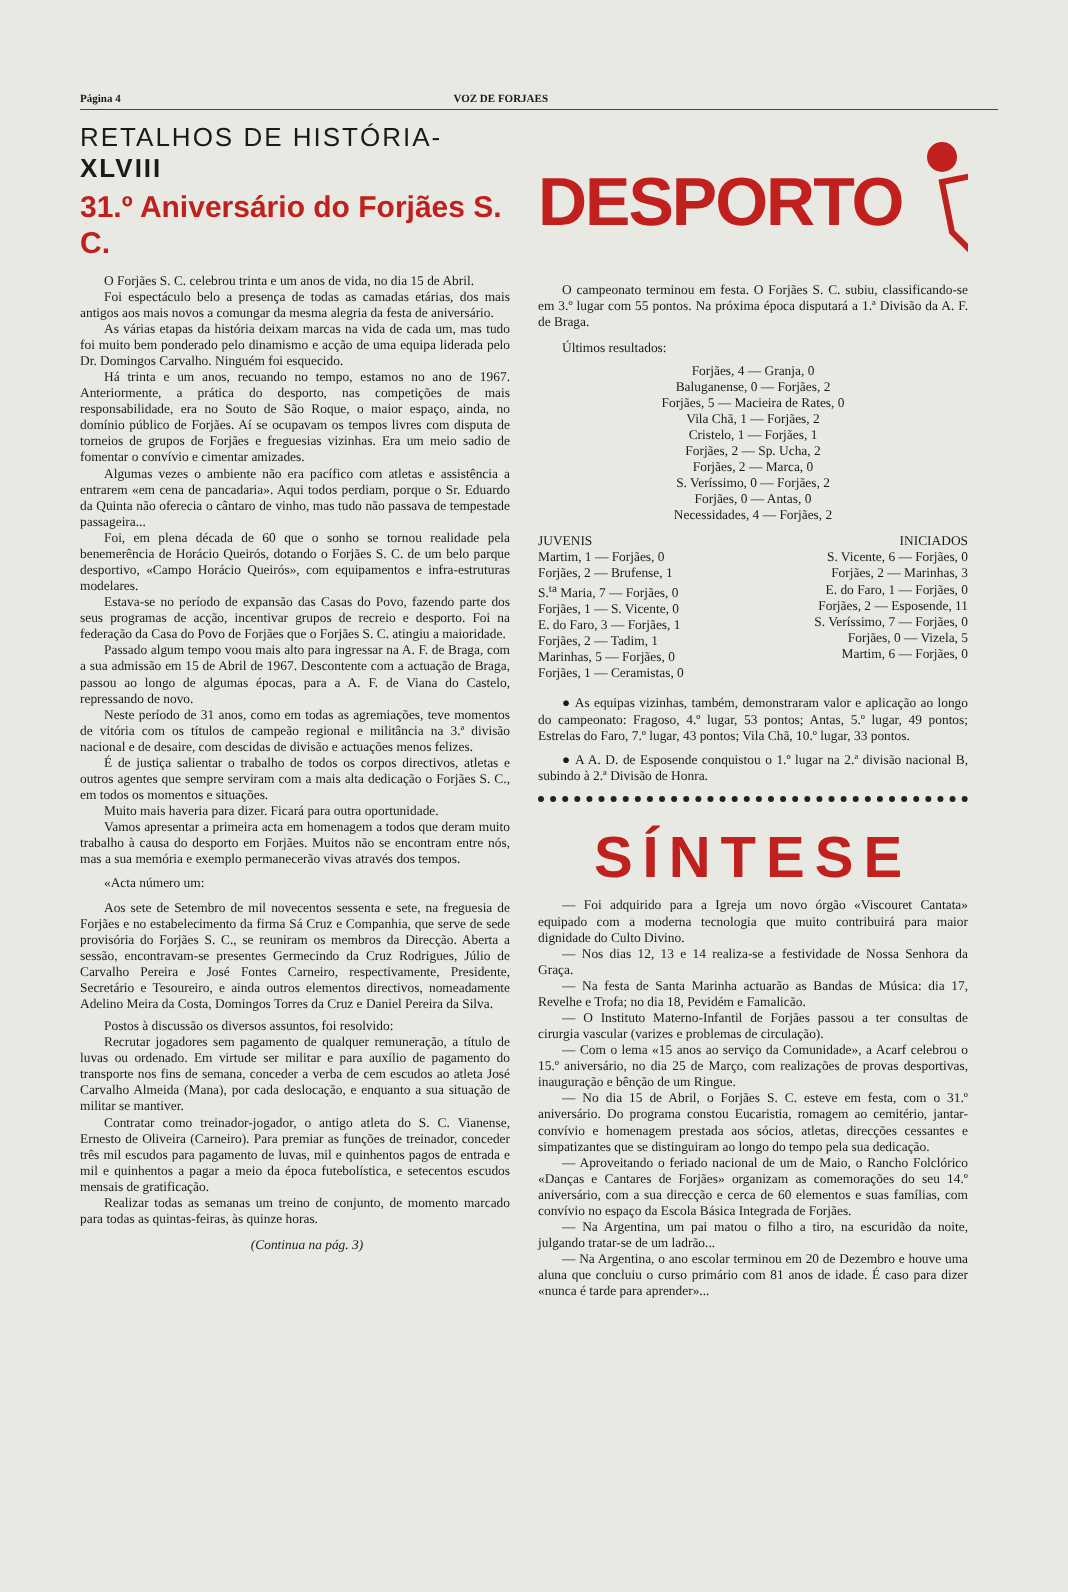Página 4 VOZ DE FORJAES
RETALHOS DE HISTÓRIA-XLVIII
31.º Aniversário do Forjães S. C.
O Forjães S. C. celebrou trinta e um anos de vida, no dia 15 de Abril.
Foi espectáculo belo a presença de todas as camadas etárias, dos mais antigos aos mais novos a comungar da mesma alegria da festa de aniversário.
As várias etapas da história deixam marcas na vida de cada um, mas tudo foi muito bem ponderado pelo dinamismo e acção de uma equipa liderada pelo Dr. Domingos Carvalho. Ninguém foi esquecido.
Há trinta e um anos, recuando no tempo, estamos no ano de 1967. Anteriormente, a prática do desporto, nas competições de mais responsabilidade, era no Souto de São Roque, o maior espaço, ainda, no domínio público de Forjães. Aí se ocupavam os tempos livres com disputa de torneios de grupos de Forjães e freguesias vizinhas. Era um meio sadio de fomentar o convívio e cimentar amizades.
Algumas vezes o ambiente não era pacífico com atletas e assistência a entrarem «em cena de pancadaria». Aqui todos perdiam, porque o Sr. Eduardo da Quinta não oferecia o cântaro de vinho, mas tudo não passava de tempestade passageira...
Foi, em plena década de 60 que o sonho se tornou realidade pela benemerência de Horácio Queirós, dotando o Forjães S. C. de um belo parque desportivo, «Campo Horácio Queirós», com equipamentos e infra-estruturas modelares.
Estava-se no período de expansão das Casas do Povo, fazendo parte dos seus programas de acção, incentivar grupos de recreio e desporto. Foi na federação da Casa do Povo de Forjães que o Forjães S. C. atingiu a maioridade.
Passado algum tempo voou mais alto para ingressar na A. F. de Braga, com a sua admissão em 15 de Abril de 1967. Descontente com a actuação de Braga, passou ao longo de algumas épocas, para a A. F. de Viana do Castelo, repressando de novo.
Neste período de 31 anos, como em todas as agremiações, teve momentos de vitória com os títulos de campeão regional e militância na 3.ª divisão nacional e de desaire, com descidas de divisão e actuações menos felizes.
É de justiça salientar o trabalho de todos os corpos directivos, atletas e outros agentes que sempre serviram com a mais alta dedicação o Forjães S. C., em todos os momentos e situações.
Muito mais haveria para dizer. Ficará para outra oportunidade.
Vamos apresentar a primeira acta em homenagem a todos que deram muito trabalho à causa do desporto em Forjães. Muitos não se encontram entre nós, mas a sua memória e exemplo permanecerão vivas através dos tempos.
«Acta número um:
Aos sete de Setembro de mil novecentos sessenta e sete, na freguesia de Forjães e no estabelecimento da firma Sá Cruz e Companhia, que serve de sede provisória do Forjães S. C., se reuniram os membros da Direcção. Aberta a sessão, encontravam-se presentes Germecindo da Cruz Rodrigues, Júlio de Carvalho Pereira e José Fontes Carneiro, respectivamente, Presidente, Secretário e Tesoureiro, e ainda outros elementos directivos, nomeadamente Adelino Meira da Costa, Domingos Torres da Cruz e Daniel Pereira da Silva.
Postos à discussão os diversos assuntos, foi resolvido:
Recrutar jogadores sem pagamento de qualquer remuneração, a título de luvas ou ordenado. Em virtude ser militar e para auxílio de pagamento do transporte nos fins de semana, conceder a verba de cem escudos ao atleta José Carvalho Almeida (Mana), por cada deslocação, e enquanto a sua situação de militar se mantiver.
Contratar como treinador-jogador, o antigo atleta do S. C. Vianense, Ernesto de Oliveira (Carneiro). Para premiar as funções de treinador, conceder três mil escudos para pagamento de luvas, mil e quinhentos pagos de entrada e mil e quinhentos a pagar a meio da época futebolística, e setecentos escudos mensais de gratificação.
Realizar todas as semanas um treino de conjunto, de momento marcado para todas as quintas-feiras, às quinze horas.
(Continua na pág. 3)
DESPORTO
O campeonato terminou em festa. O Forjães S. C. subiu, classificando-se em 3.º lugar com 55 pontos. Na próxima época disputará a 1.ª Divisão da A. F. de Braga.
Últimos resultados:
Forjães, 4 — Granja, 0
Baluganense, 0 — Forjães, 2
Forjães, 5 — Macieira de Rates, 0
Vila Chã, 1 — Forjães, 2
Cristelo, 1 — Forjães, 1
Forjães, 2 — Sp. Ucha, 2
Forjães, 2 — Marca, 0
S. Veríssimo, 0 — Forjães, 2
Forjães, 0 — Antas, 0
Necessidades, 4 — Forjães, 2
JUVENIS
Martim, 1 — Forjães, 0
Forjães, 2 — Brufense, 1
S.<sup>ta</sup> Maria, 7 — Forjães, 0
Forjães, 1 — S. Vicente, 0
E. do Faro, 3 — Forjães, 1
Forjães, 2 — Tadim, 1
Marinhas, 5 — Forjães, 0
Forjães, 1 — Ceramistas, 0
INICIADOS
S. Vicente, 6 — Forjães, 0
Forjães, 2 — Marinhas, 3
E. do Faro, 1 — Forjães, 0
Forjães, 2 — Esposende, 11
S. Veríssimo, 7 — Forjães, 0
Forjães, 0 — Vizela, 5
Martim, 6 — Forjães, 0
● As equipas vizinhas, também, demonstraram valor e aplicação ao longo do campeonato: Fragoso, 4.º lugar, 53 pontos; Antas, 5.º lugar, 49 pontos; Estrelas do Faro, 7.º lugar, 43 pontos; Vila Chã, 10.º lugar, 33 pontos.
● A A. D. de Esposende conquistou o 1.º lugar na 2.ª divisão nacional B, subindo à 2.ª Divisão de Honra.
SÍNTESE
— Foi adquirido para a Igreja um novo órgão «Viscouret Cantata» equipado com a moderna tecnologia que muito contribuirá para maior dignidade do Culto Divino.
— Nos dias 12, 13 e 14 realiza-se a festividade de Nossa Senhora da Graça.
— Na festa de Santa Marinha actuarão as Bandas de Música: dia 17, Revelhe e Trofa; no dia 18, Pevidém e Famalicão.
— O Instituto Materno-Infantil de Forjães passou a ter consultas de cirurgia vascular (varizes e problemas de circulação).
— Com o lema «15 anos ao serviço da Comunidade», a Acarf celebrou o 15.º aniversário, no dia 25 de Março, com realizações de provas desportivas, inauguração e bênção de um Ringue.
— No dia 15 de Abril, o Forjães S. C. esteve em festa, com o 31.º aniversário. Do programa constou Eucaristia, romagem ao cemitério, jantar-convívio e homenagem prestada aos sócios, atletas, direcções cessantes e simpatizantes que se distinguiram ao longo do tempo pela sua dedicação.
— Aproveitando o feriado nacional de um de Maio, o Rancho Folclórico «Danças e Cantares de Forjães» organizam as comemorações do seu 14.º aniversário, com a sua direcção e cerca de 60 elementos e suas famílias, com convívio no espaço da Escola Básica Integrada de Forjães.
— Na Argentina, um pai matou o filho a tiro, na escuridão da noite, julgando tratar-se de um ladrão...
— Na Argentina, o ano escolar terminou em 20 de Dezembro e houve uma aluna que concluiu o curso primário com 81 anos de idade. É caso para dizer «nunca é tarde para aprender»...